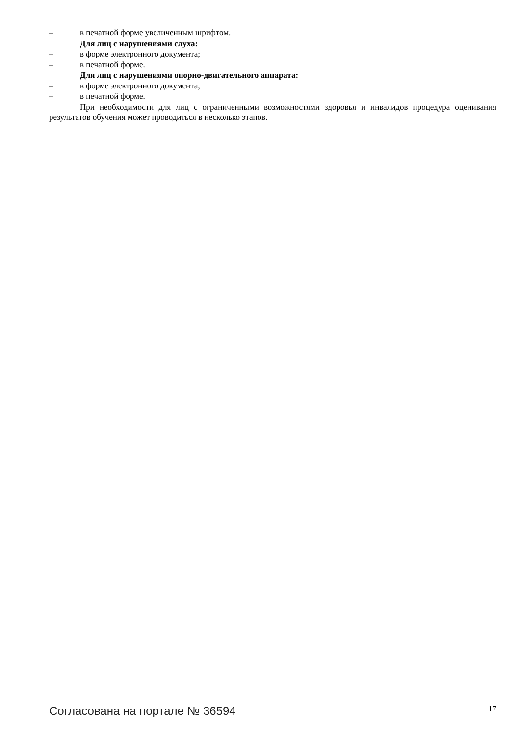– в печатной форме увеличенным шрифтом.
Для лиц с нарушениями слуха:
– в форме электронного документа;
– в печатной форме.
Для лиц с нарушениями опорно-двигательного аппарата:
– в форме электронного документа;
– в печатной форме.
При необходимости для лиц с ограниченными возможностями здоровья и инвалидов процедура оценивания результатов обучения может проводиться в несколько этапов.
Согласована на портале № 36594 17